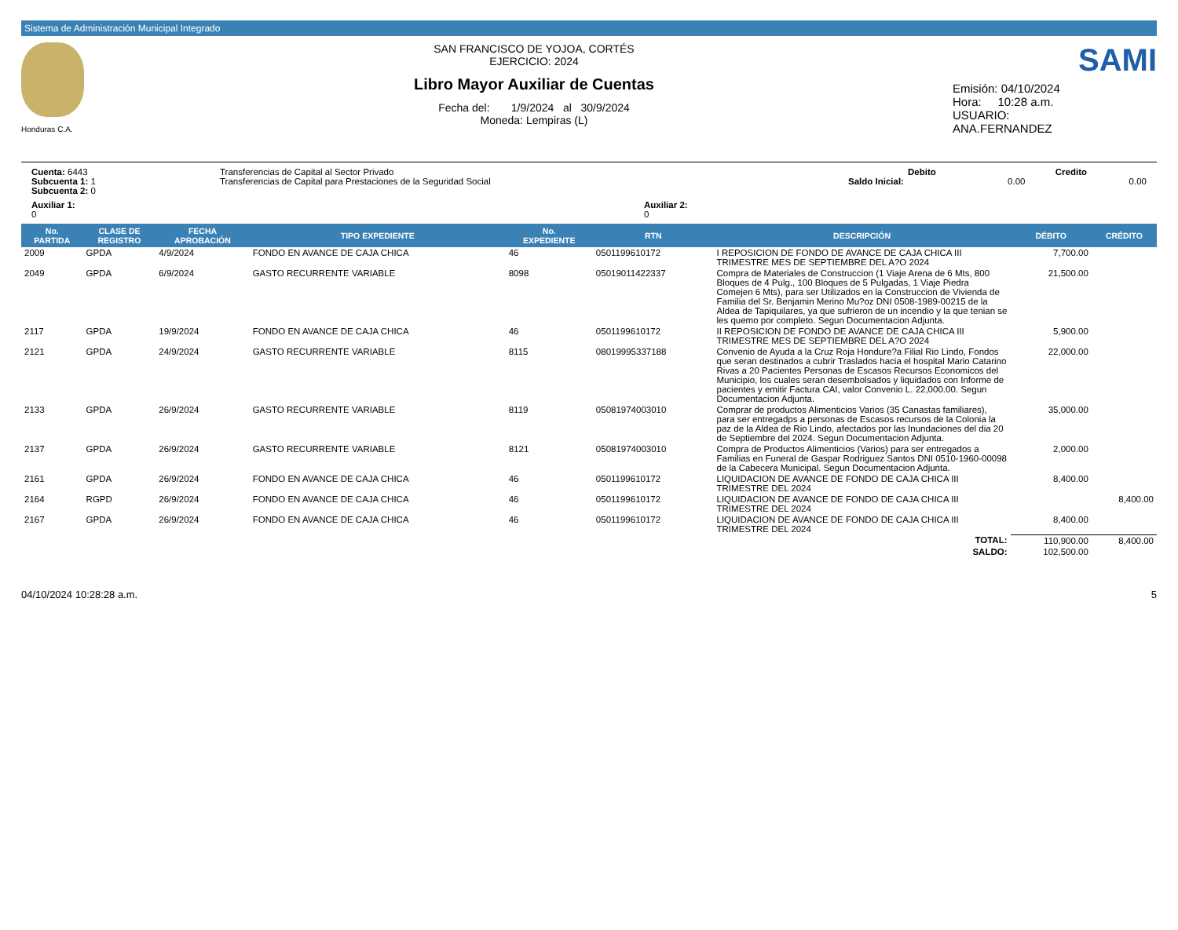Sistema de Administración Municipal Integrado
Honduras C.A.
SAN FRANCISCO DE YOJOA, CORTÉS
EJERCICIO: 2024
Libro Mayor Auxiliar de Cuentas
Fecha del: 1/9/2024 al 30/9/2024
Moneda: Lempiras (L)
SAMI
Emisión: 04/10/2024
Hora: 10:28 a.m.
USUARIO:
ANA.FERNANDEZ
Cuenta: 6443
Subcuenta 1: 1
Subcuenta 2: 0
Transferencias de Capital al Sector Privado
Transferencias de Capital para Prestaciones de la Seguridad Social
Debito Credito
Saldo Inicial: 0.00 0.00
Auxiliar 1:
0
Auxiliar 2:
0
| No. PARTIDA | CLASE DE REGISTRO | FECHA APROBACIÓN | TIPO EXPEDIENTE | No. EXPEDIENTE | RTN | DESCRIPCIÓN | DÉBITO | CRÉDITO |
| --- | --- | --- | --- | --- | --- | --- | --- | --- |
| 2009 | GPDA | 4/9/2024 | FONDO EN AVANCE DE CAJA CHICA | 46 | 0501199610172 | I REPOSICION DE FONDO DE AVANCE DE CAJA CHICA III TRIMESTRE MES DE SEPTIEMBRE DEL A?O 2024 | 7,700.00 | |
| 2049 | GPDA | 6/9/2024 | GASTO RECURRENTE VARIABLE | 8098 | 05019011422337 | Compra de Materiales de Construccion (1 Viaje Arena de 6 Mts, 800 Bloques de 4 Pulg., 100 Bloques de 5 Pulgadas, 1 Viaje Piedra Comejen 6 Mts), para ser Utilizados en la Construccion de Vivienda de Familia del Sr. Benjamin Merino Mu?oz DNI 0508-1989-00215 de la Aldea de Tapiquilares, ya que sufrieron de un incendio y la que tenian se les quemo por completo. Segun Documentacion Adjunta. | 21,500.00 | |
| 2117 | GPDA | 19/9/2024 | FONDO EN AVANCE DE CAJA CHICA | 46 | 0501199610172 | II REPOSICION DE FONDO DE AVANCE DE CAJA CHICA III TRIMESTRE MES DE SEPTIEMBRE DEL A?O 2024 | 5,900.00 | |
| 2121 | GPDA | 24/9/2024 | GASTO RECURRENTE VARIABLE | 8115 | 08019995337188 | Convenio de Ayuda a la Cruz Roja Hondure?a Filial Rio Lindo, Fondos que seran destinados a cubrir Traslados hacia el hospital Mario Catarino Rivas a 20 Pacientes Personas de Escasos Recursos Economicos del Municipio, los cuales seran desembolsados y liquidados con Informe de pacientes y emitir Factura CAI, valor Convenio L. 22,000.00. Segun Documentacion Adjunta. | 22,000.00 | |
| 2133 | GPDA | 26/9/2024 | GASTO RECURRENTE VARIABLE | 8119 | 05081974003010 | Comprar de productos Alimenticios Varios (35 Canastas familiares), para ser entregadps a personas de Escasos recursos de la Colonia la paz de la Aldea de Rio Lindo, afectados por las Inundaciones del dia 20 de Septiembre del 2024. Segun Documentacion Adjunta. | 35,000.00 | |
| 2137 | GPDA | 26/9/2024 | GASTO RECURRENTE VARIABLE | 8121 | 05081974003010 | Compra de Productos Alimenticios (Varios) para ser entregados a Familias en Funeral de Gaspar Rodriguez Santos DNI 0510-1960-00098 de la Cabecera Municipal. Segun Documentacion Adjunta. | 2,000.00 | |
| 2161 | GPDA | 26/9/2024 | FONDO EN AVANCE DE CAJA CHICA | 46 | 0501199610172 | LIQUIDACION DE AVANCE DE FONDO DE CAJA CHICA III TRIMESTRE DEL 2024 | 8,400.00 | |
| 2164 | RGPD | 26/9/2024 | FONDO EN AVANCE DE CAJA CHICA | 46 | 0501199610172 | LIQUIDACION DE AVANCE DE FONDO DE CAJA CHICA III TRIMESTRE DEL 2024 | | 8,400.00 |
| 2167 | GPDA | 26/9/2024 | FONDO EN AVANCE DE CAJA CHICA | 46 | 0501199610172 | LIQUIDACION DE AVANCE DE FONDO DE CAJA CHICA III TRIMESTRE DEL 2024 | 8,400.00 | |
| TOTAL: | | | | | | | 110,900.00 | 8,400.00 |
| SALDO: | | | | | | | 102,500.00 | |
04/10/2024 10:28:28 a.m. 5